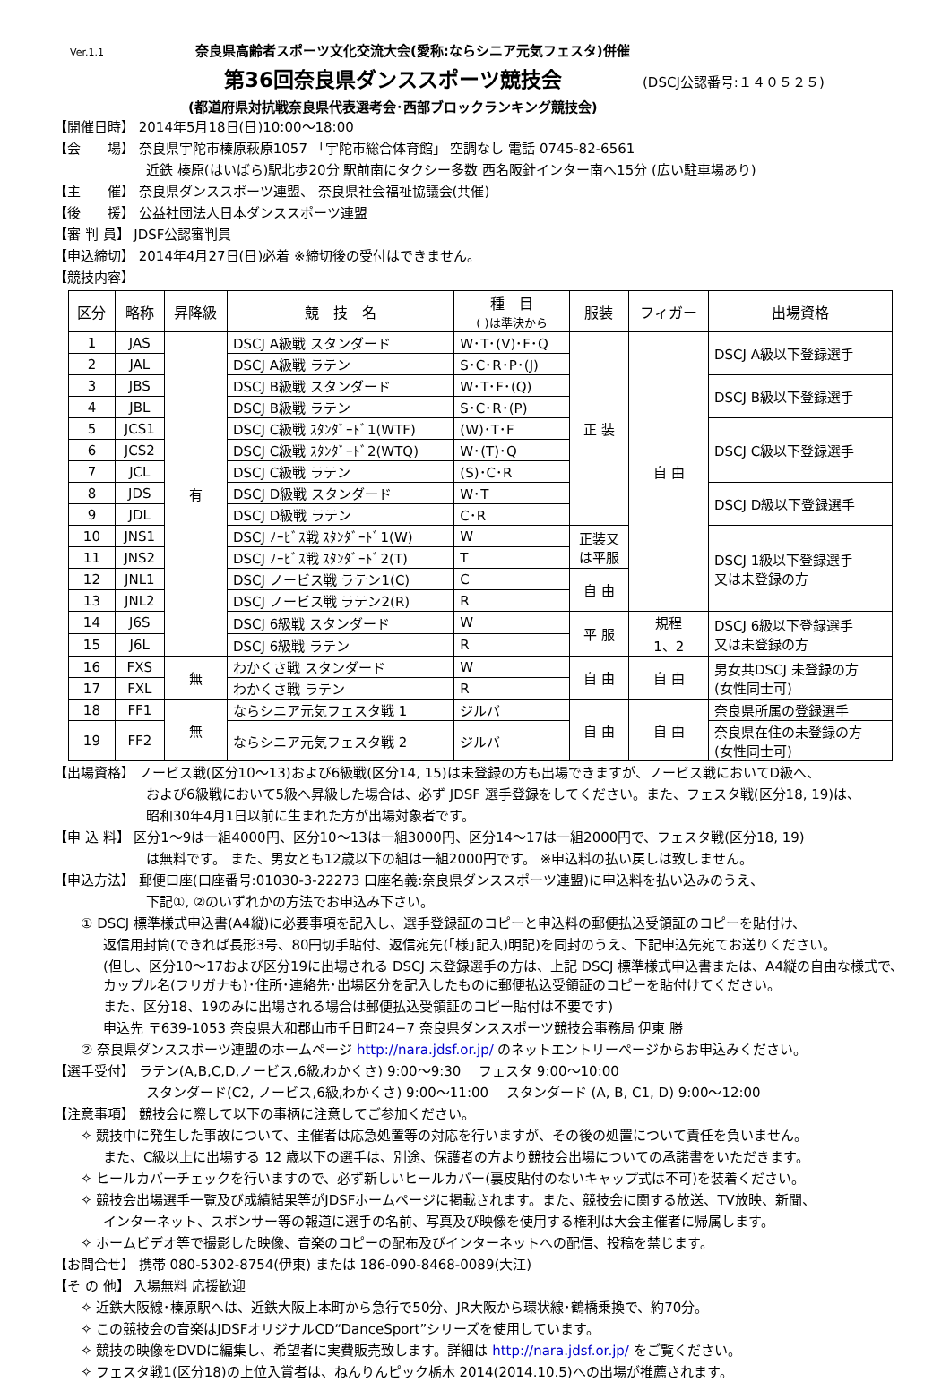Ver.1.1 奈良県高齢者スポーツ文化交流大会(愛称:ならシニア元気フェスタ)併催
第36回奈良県ダンススポーツ競技会
(DSCJ公認番号:１４０５２５)
(都道府県対抗戦奈良県代表選考会･西部ブロックランキング競技会)
【開催日時】 2014年5月18日(日)10:00～18:00
【会　　場】 奈良県宇陀市榛原萩原1057 「宇陀市総合体育館」 空調なし 電話 0745-82-6561
近鉄 榛原(はいばら)駅北歩20分 駅前南にタクシー多数 西名阪針インター南へ15分 (広い駐車場あり)
【主　　催】 奈良県ダンススポーツ連盟、 奈良県社会福祉協議会(共催)
【後　　援】 公益社団法人日本ダンススポーツ連盟
【審 判 員】 JDSF公認審判員
【申込締切】 2014年4月27日(日)必着 ※締切後の受付はできません。
【競技内容】
| 区分 | 略称 | 昇降級 | 競 技 名 | 種 目 ( )は準決から | 服装 | フィガー | 出場資格 |
| --- | --- | --- | --- | --- | --- | --- | --- |
| 1 | JAS | 有 | DSCJ A級戦 スタンダード | W･T･(V)･F･Q | 正 装 | 自 由 | DSCJ A級以下登録選手 |
| 2 | JAL | | DSCJ A級戦 ラテン | S･C･R･P･(J) | | | |
| 3 | JBS | | DSCJ B級戦 スタンダード | W･T･F･(Q) | | | DSCJ B級以下登録選手 |
| 4 | JBL | | DSCJ B級戦 ラテン | S･C･R･(P) | | | |
| 5 | JCS1 | | DSCJ C級戦 ｽﾀﾝﾀﾞｰﾄﾞ1(WTF) | (W)･T･F | | | DSCJ C級以下登録選手 |
| 6 | JCS2 | | DSCJ C級戦 ｽﾀﾝﾀﾞｰﾄﾞ2(WTQ) | W･(T)･Q | | | |
| 7 | JCL | | DSCJ C級戦 ラテン | (S)･C･R | | | |
| 8 | JDS | | DSCJ D級戦 スタンダード | W･T | | | DSCJ D級以下登録選手 |
| 9 | JDL | | DSCJ D級戦 ラテン | C･R | | | |
| 10 | JNS1 | | DSCJ ﾉｰﾋﾞｽ戦 ｽﾀﾝﾀﾞｰﾄﾞ1(W) | W | 正装又 は平服 | | DSCJ 1級以下登録選手 又は未登録の方 |
| 11 | JNS2 | | DSCJ ﾉｰﾋﾞｽ戦 ｽﾀﾝﾀﾞｰﾄﾞ2(T) | T | | | |
| 12 | JNL1 | | DSCJ ノービス戦 ラテン1(C) | C | 自 由 | | |
| 13 | JNL2 | | DSCJ ノービス戦 ラテン2(R) | R | | | |
| 14 | J6S | | DSCJ 6級戦 スタンダード | W | 平 服 | 規程 1、2 | DSCJ 6級以下登録選手 又は未登録の方 |
| 15 | J6L | | DSCJ 6級戦 ラテン | R | | | |
| 16 | FXS | 無 | わかくさ戦 スタンダード | W | 自 由 | 自 由 | 男女共DSCJ 未登録の方 (女性同士可) |
| 17 | FXL | | わかくさ戦 ラテン | R | | | |
| 18 | FF1 | 無 | ならシニア元気フェスタ戦 1 | ジルバ | 自 由 | 自 由 | 奈良県所属の登録選手 |
| 19 | FF2 | | ならシニア元気フェスタ戦 2 | ジルバ | | | 奈良県在住の未登録の方 (女性同士可) |
【出場資格】 ノービス戦(区分10～13)および6級戦(区分14, 15)は未登録の方も出場できますが、ノービス戦においてD級へ、
および6級戦において5級へ昇級した場合は、必ず JDSF 選手登録をしてください。また、フェスタ戦(区分18, 19)は、
昭和30年4月1日以前に生まれた方が出場対象者です。
【申 込 料】 区分1～9は一組4000円、区分10～13は一組3000円、区分14～17は一組2000円で、フェスタ戦(区分18, 19)
は無料です。 また、男女とも12歳以下の組は一組2000円です。 ※申込料の払い戻しは致しません。
【申込方法】 郵便口座(口座番号:01030-3-22273 口座名義:奈良県ダンススポーツ連盟)に申込料を払い込みのうえ、
下記①, ②のいずれかの方法でお申込み下さい。
① DSCJ 標準様式申込書(A4縦)に必要事項を記入し、選手登録証のコピーと申込料の郵便払込受領証のコピーを貼付け、
返信用封筒(できれば長形3号、80円切手貼付、返信宛先(｢様｣記入)明記)を同封のうえ、下記申込先宛てお送りください。
(但し、区分10～17および区分19に出場される DSCJ 未登録選手の方は、上記 DSCJ 標準様式申込書または、A4縦の自由な様式で、カップル名(フリガナも)･住所･連絡先･出場区分を記入したものに郵便払込受領証のコピーを貼付けてください。
また、区分18、19のみに出場される場合は郵便払込受領証のコピー貼付は不要です)
申込先 〒639-1053 奈良県大和郡山市千日町24−7 奈良県ダンススポーツ競技会事務局 伊東 勝
② 奈良県ダンススポーツ連盟のホームページ http://nara.jdsf.or.jp/ のネットエントリーページからお申込みください。
【選手受付】 ラテン(A,B,C,D,ノービス,6級,わかくさ) 9:00～9:30　 フェスタ 9:00～10:00
スタンダード(C2, ノービス,6級,わかくさ) 9:00～11:00　 スタンダード (A, B, C1, D) 9:00～12:00
【注意事項】 競技会に際して以下の事柄に注意してご参加ください。
✧ 競技中に発生した事故について、主催者は応急処置等の対応を行いますが、その後の処置について責任を負いません。
また、C級以上に出場する 12 歳以下の選手は、別途、保護者の方より競技会出場についての承諾書をいただきます。
✧ ヒールカバーチェックを行いますので、必ず新しいヒールカバー(裏皮貼付のないキャップ式は不可)を装着ください。
✧ 競技会出場選手一覧及び成績結果等がJDSFホームページに掲載されます。また、競技会に関する放送、TV放映、新聞、
インターネット、スポンサー等の報道に選手の名前、写真及び映像を使用する権利は大会主催者に帰属します。
✧ ホームビデオ等で撮影した映像、音楽のコピーの配布及びインターネットへの配信、投稿を禁じます。
【お問合せ】 携帯 080-5302-8754(伊東) または 186-090-8468-0089(大江)
【そ の 他】 入場無料 応援歓迎
✧ 近鉄大阪線･榛原駅へは、近鉄大阪上本町から急行で50分、JR大阪から環状線･鶴橋乗換で、約70分。
✧ この競技会の音楽はJDSFオリジナルCD“DanceSport”シリーズを使用しています。
✧ 競技の映像をDVDに編集し、希望者に実費販売致します。詳細は http://nara.jdsf.or.jp/ をご覧ください。
✧ フェスタ戦1(区分18)の上位入賞者は、ねんりんピック栃木 2014(2014.10.5)への出場が推薦されます。